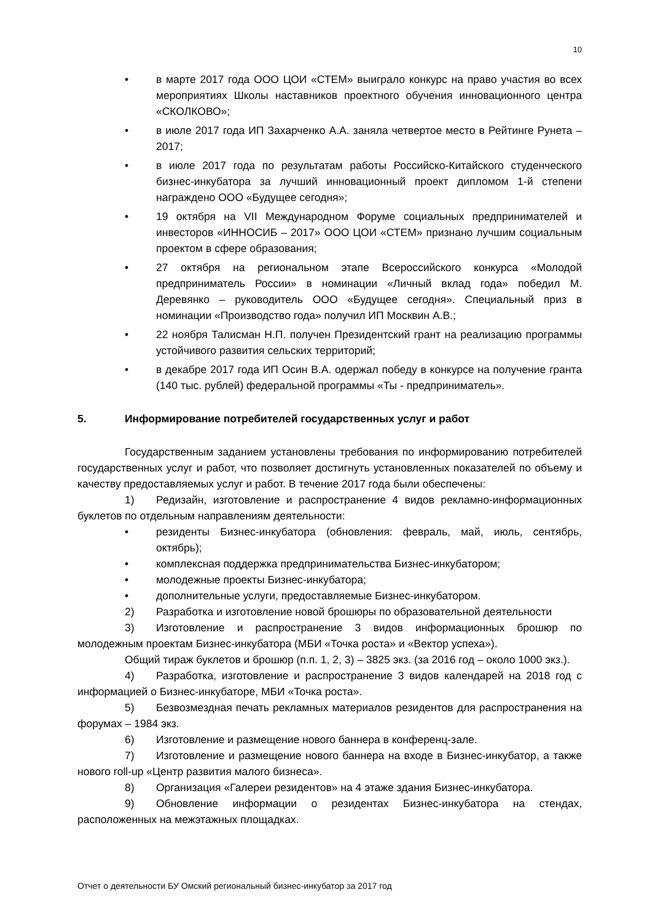10
• в марте 2017 года ООО ЦОИ «СТЕМ» выиграло конкурс на право участия во всех мероприятиях Школы наставников проектного обучения инновационного центра «СКОЛКОВО»;
• в июле 2017 года ИП Захарченко А.А. заняла четвертое место в Рейтинге Рунета – 2017;
• в июле 2017 года по результатам работы Российско-Китайского студенческого бизнес-инкубатора за лучший инновационный проект дипломом 1-й степени награждено ООО «Будущее сегодня»;
• 19 октября на VII Международном Форуме социальных предпринимателей и инвесторов «ИННОСИБ – 2017» ООО ЦОИ «СТЕМ» признано лучшим социальным проектом в сфере образования;
• 27 октября на региональном этапе Всероссийского конкурса «Молодой предприниматель России» в номинации «Личный вклад года» победил М. Деревянко – руководитель ООО «Будущее сегодня». Специальный приз в номинации «Производство года» получил ИП Москвин А.В.;
• 22 ноября Талисман Н.П. получен Президентский грант на реализацию программы устойчивого развития сельских территорий;
• в декабре 2017 года ИП Осин В.А. одержал победу в конкурсе на получение гранта (140 тыс. рублей) федеральной программы «Ты - предприниматель».
5. Информирование потребителей государственных услуг и работ
Государственным заданием установлены требования по информированию потребителей государственных услуг и работ, что позволяет достигнуть установленных показателей по объему и качеству предоставляемых услуг и работ. В течение 2017 года были обеспечены:
1) Редизайн, изготовление и распространение 4 видов рекламно-информационных буклетов по отдельным направлениям деятельности:
• резиденты Бизнес-инкубатора (обновления: февраль, май, июль, сентябрь, октябрь);
• комплексная поддержка предпринимательства Бизнес-инкубатором;
• молодежные проекты Бизнес-инкубатора;
• дополнительные услуги, предоставляемые Бизнес-инкубатором.
2) Разработка и изготовление новой брошюры по образовательной деятельности
3) Изготовление и распространение 3 видов информационных брошюр по молодежным проектам Бизнес-инкубатора (МБИ «Точка роста» и «Вектор успеха»).
Общий тираж буклетов и брошюр (п.п. 1, 2, 3) – 3825 экз. (за 2016 год – около 1000 экз.).
4) Разработка, изготовление и распространение 3 видов календарей на 2018 год с информацией о Бизнес-инкубаторе, МБИ «Точка роста».
5) Безвозмездная печать рекламных материалов резидентов для распространения на форумах – 1984 экз.
6) Изготовление и размещение нового баннера в конференц-зале.
7) Изготовление и размещение нового баннера на входе в Бизнес-инкубатор, а также нового roll-up «Центр развития малого бизнеса».
8) Организация «Галереи резидентов» на 4 этаже здания Бизнес-инкубатора.
9) Обновление информации о резидентах Бизнес-инкубатора на стендах, расположенных на межэтажных площадках.
Отчет о деятельности БУ Омский региональный бизнес-инкубатор за 2017 год